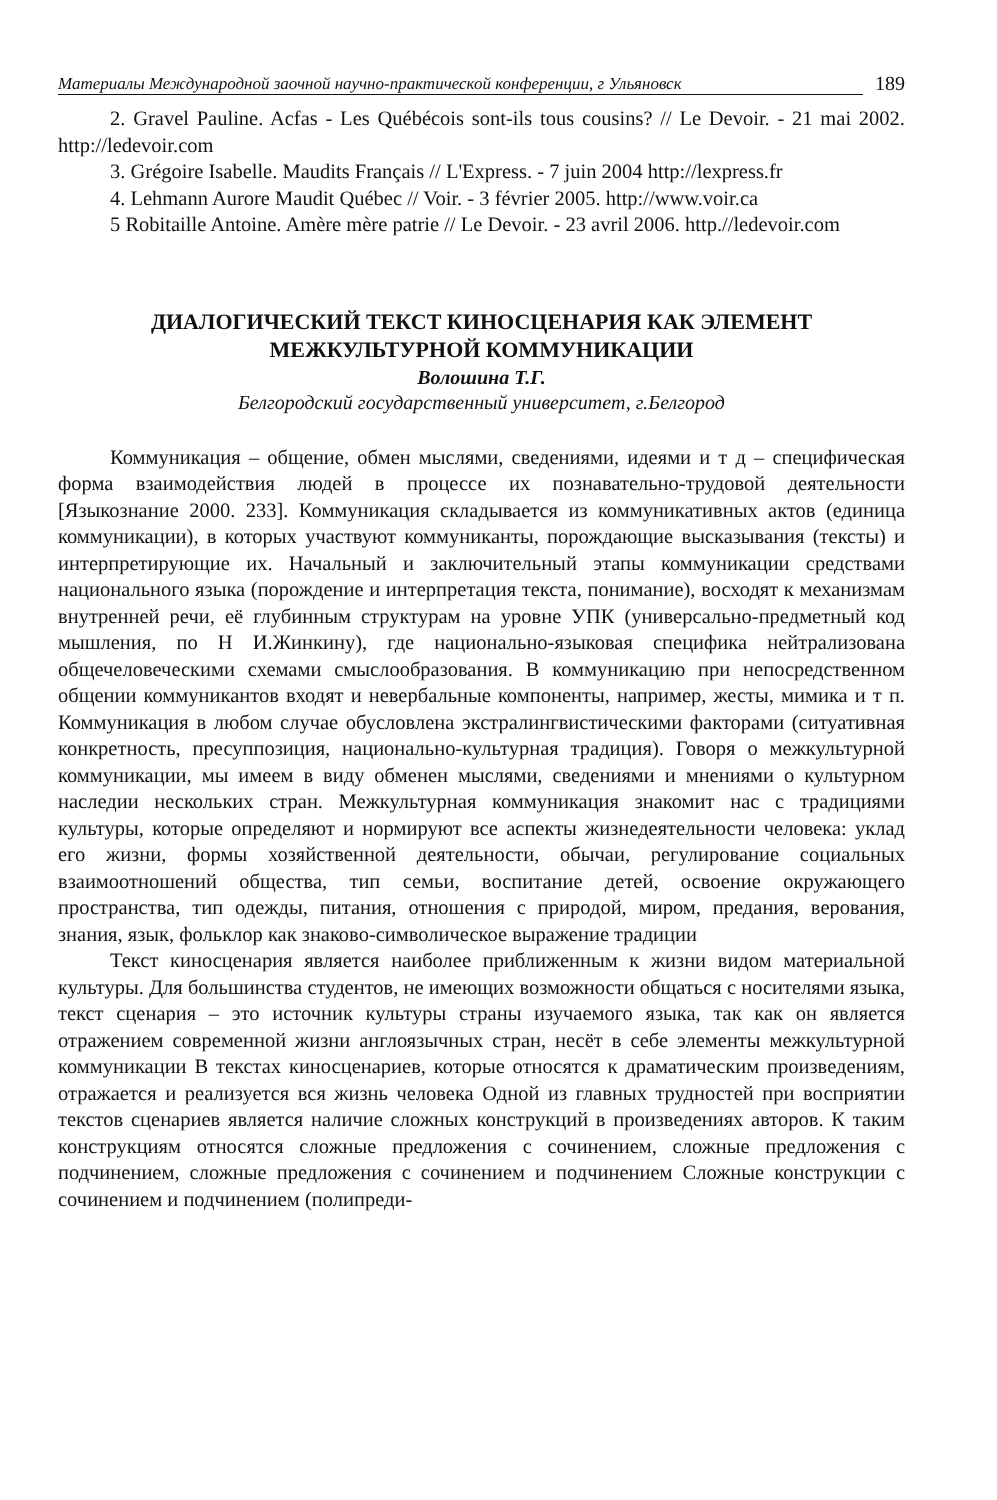Материалы Международной заочной научно-практической конференции, г Ульяновск 189
2. Gravel Pauline. Acfas - Les Québécois sont-ils tous cousins? // Le Devoir. - 21 mai 2002. http://ledevoir.com
3. Grégoire Isabelle. Maudits Français // L'Express. - 7 juin 2004 http://lexpress.fr
4. Lehmann Aurore Maudit Québec // Voir. - 3 février 2005. http://www.voir.ca
5 Robitaille Antoine. Amère mère patrie // Le Devoir. - 23 avril 2006. http.//ledevoir.com
ДИАЛОГИЧЕСКИЙ ТЕКСТ КИНОСЦЕНАРИЯ КАК ЭЛЕМЕНТ
МЕЖКУЛЬТУРНОЙ КОММУНИКАЦИИ
Волошина Т.Г.
Белгородский государственный университет, г.Белгород
Коммуникация – общение, обмен мыслями, сведениями, идеями и т д – специфическая форма взаимодействия людей в процессе их познавательно-трудовой деятельности [Языкознание 2000. 233]. Коммуникация складывается из коммуникативных актов (единица коммуникации), в которых участвуют коммуниканты, порождающие высказывания (тексты) и интерпретирующие их. Начальный и заключительный этапы коммуникации средствами национального языка (порождение и интерпретация текста, понимание), восходят к механизмам внутренней речи, её глубинным структурам на уровне УПК (универсально-предметный код мышления, по Н И.Жинкину), где национально-языковая специфика нейтрализована общечеловеческими схемами смыслообразования. В коммуникацию при непосредственном общении коммуникантов входят и невербальные компоненты, например, жесты, мимика и т п. Коммуникация в любом случае обусловлена экстралингвистическими факторами (ситуативная конкретность, пресуппозиция, национально-культурная традиция). Говоря о межкультурной коммуникации, мы имеем в виду обменен мыслями, сведениями и мнениями о культурном наследии нескольких стран. Межкультурная коммуникация знакомит нас с традициями культуры, которые определяют и нормируют все аспекты жизнедеятельности человека: уклад его жизни, формы хозяйственной деятельности, обычаи, регулирование социальных взаимоотношений общества, тип семьи, воспитание детей, освоение окружающего пространства, тип одежды, питания, отношения с природой, миром, предания, верования, знания, язык, фольклор как знаково-символическое выражение традиции
Текст киносценария является наиболее приближенным к жизни видом материальной культуры. Для большинства студентов, не имеющих возможности общаться с носителями языка, текст сценария – это источник культуры страны изучаемого языка, так как он является отражением современной жизни англоязычных стран, несёт в себе элементы межкультурной коммуникации В текстах киносценариев, которые относятся к драматическим произведениям, отражается и реализуется вся жизнь человека Одной из главных трудностей при восприятии текстов сценариев является наличие сложных конструкций в произведениях авторов. К таким конструкциям относятся сложные предложения с сочинением, сложные предложения с подчинением, сложные предложения с сочинением и подчинением Сложные конструкции с сочинением и подчинением (полипреди-